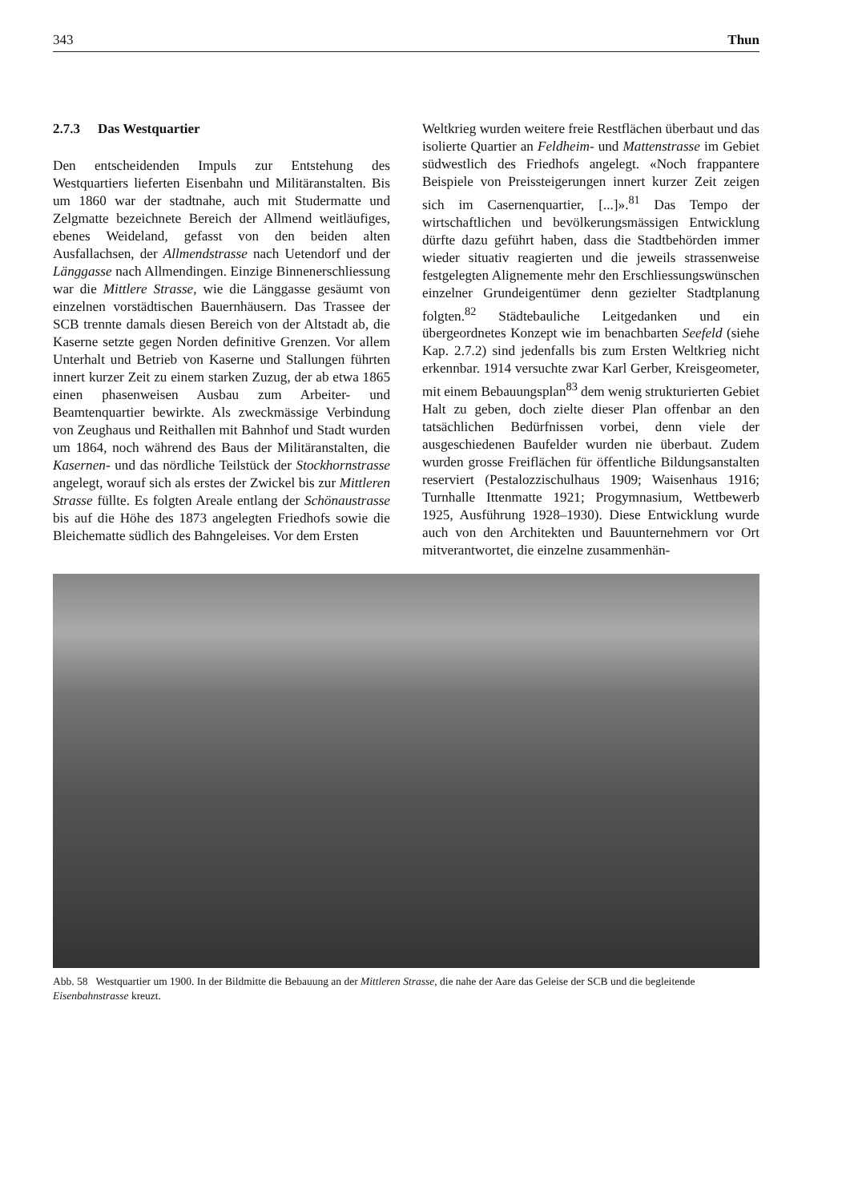343 Thun
2.7.3 Das Westquartier
Den entscheidenden Impuls zur Entstehung des Westquartiers lieferten Eisenbahn und Militäranstalten. Bis um 1860 war der stadtnahe, auch mit Studermatte und Zelgmatte bezeichnete Bereich der Allmend weitläufiges, ebenes Weideland, gefasst von den beiden alten Ausfallachsen, der Allmendstrasse nach Uetendorf und der Länggasse nach Allmendingen. Einzige Binnenerschliessung war die Mittlere Strasse, wie die Länggasse gesäumt von einzelnen vorstädtischen Bauernhäusern. Das Trassee der SCB trennte damals diesen Bereich von der Altstadt ab, die Kaserne setzte gegen Norden definitive Grenzen. Vor allem Unterhalt und Betrieb von Kaserne und Stallungen führten innert kurzer Zeit zu einem starken Zuzug, der ab etwa 1865 einen phasenweisen Ausbau zum Arbeiter- und Beamtenquartier bewirkte. Als zweckmässige Verbindung von Zeughaus und Reithallen mit Bahnhof und Stadt wurden um 1864, noch während des Baus der Militäranstalten, die Kasernen- und das nördliche Teilstück der Stockhornstrasse angelegt, worauf sich als erstes der Zwickel bis zur Mittleren Strasse füllte. Es folgten Areale entlang der Schönaustrasse bis auf die Höhe des 1873 angelegten Friedhofs sowie die Bleichematte südlich des Bahngeleises. Vor dem Ersten
Weltkrieg wurden weitere freie Restflächen überbaut und das isolierte Quartier an Feldheim- und Mattenstrasse im Gebiet südwestlich des Friedhofs angelegt. «Noch frappantere Beispiele von Preissteigerungen innert kurzer Zeit zeigen sich im Casernenquartier, [...]».<sup>81</sup> Das Tempo der wirtschaftlichen und bevölkerungsmässigen Entwicklung dürfte dazu geführt haben, dass die Stadtbehörden immer wieder situativ reagierten und die jeweils strassenweise festgelegten Alignemente mehr den Erschliessungswünschen einzelner Grundeigentümer denn gezielter Stadtplanung folgten.<sup>82</sup> Städtebauliche Leitgedanken und ein übergeordnetes Konzept wie im benachbarten Seefeld (siehe Kap. 2.7.2) sind jedenfalls bis zum Ersten Weltkrieg nicht erkennbar. 1914 versuchte zwar Karl Gerber, Kreisgeometer, mit einem Bebauungsplan<sup>83</sup> dem wenig strukturierten Gebiet Halt zu geben, doch zielte dieser Plan offenbar an den tatsächlichen Bedürfnissen vorbei, denn viele der ausgeschiedenen Baufelder wurden nie überbaut. Zudem wurden grosse Freiflächen für öffentliche Bildungsanstalten reserviert (Pestalozzischulhaus 1909; Waisenhaus 1916; Turnhalle Ittenmatte 1921; Progymnasium, Wettbewerb 1925, Ausführung 1928–1930). Diese Entwicklung wurde auch von den Architekten und Bauunternehmern vor Ort mitverantwortet, die einzelne zusammenhän-
Abb. 58 Westquartier um 1900. In der Bildmitte die Bebauung an der Mittleren Strasse, die nahe der Aare das Geleise der SCB und die begleitende Eisenbahnstrasse kreuzt.